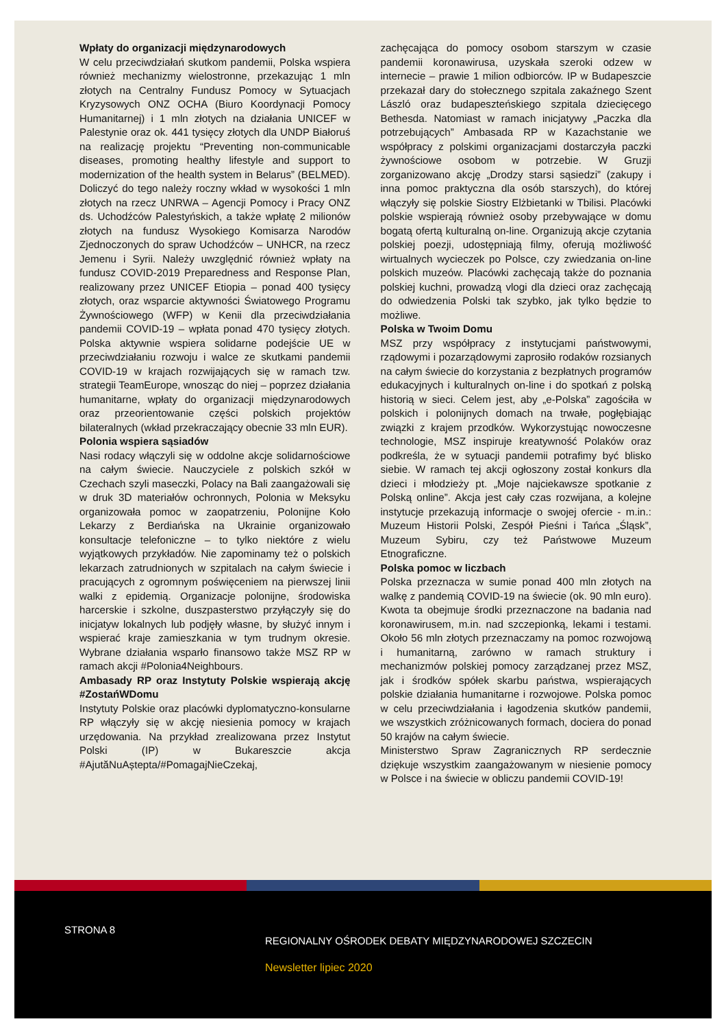Wpłaty do organizacji międzynarodowych
W celu przeciwdziałań skutkom pandemii, Polska wspiera również mechanizmy wielostronne, przekazując 1 mln złotych na Centralny Fundusz Pomocy w Sytuacjach Kryzysowych ONZ OCHA (Biuro Koordynacji Pomocy Humanitarnej) i 1 mln złotych na działania UNICEF w Palestynie oraz ok. 441 tysięcy złotych dla UNDP Białoruś na realizację projektu “Preventing non-communicable diseases, promoting healthy lifestyle and support to modernization of the health system in Belarus” (BELMED). Doliczyć do tego należy roczny wkład w wysokości 1 mln złotych na rzecz UNRWA – Agencji Pomocy i Pracy ONZ ds. Uchodźców Palestyńskich, a także wpłatę 2 milionów złotych na fundusz Wysokiego Komisarza Narodów Zjednoczonych do spraw Uchodźców – UNHCR, na rzecz Jemenu i Syrii. Należy uwzględnić również wpłaty na fundusz COVID-2019 Preparedness and Response Plan, realizowany przez UNICEF Etiopia – ponad 400 tysięcy złotych, oraz wsparcie aktywności Światowego Programu Żywnościowego (WFP) w Kenii dla przeciwdziałania pandemii COVID-19 – wpłata ponad 470 tysięcy złotych. Polska aktywnie wspiera solidarne podejście UE w przeciwdziałaniu rozwoju i walce ze skutkami pandemii COVID-19 w krajach rozwijających się w ramach tzw. strategii TeamEurope, wnosząc do niej – poprzez działania humanitarne, wpłaty do organizacji międzynarodowych oraz przeorientowanie części polskich projektów bilateralnych (wkład przekraczający obecnie 33 mln EUR).
Polonia wspiera sąsiadów
Nasi rodacy włączyli się w oddolne akcje solidarnościowe na całym świecie. Nauczyciele z polskich szkół w Czechach szyli maseczki, Polacy na Bali zaangażowali się w druk 3D materiałów ochronnych, Polonia w Meksyku organizowała pomoc w zaopatrzeniu, Polonijne Koło Lekarzy z Berdiańska na Ukrainie organizowało konsultacje telefoniczne – to tylko niektóre z wielu wyjątkowych przykładów. Nie zapominamy też o polskich lekarzach zatrudnionych w szpitalach na całym świecie i pracujących z ogromnym poświęceniem na pierwszej linii walki z epidemią. Organizacje polonijne, środowiska harcerskie i szkolne, duszpasterstwo przyłączyły się do inicjatyw lokalnych lub podjęły własne, by służyć innym i wspierać kraje zamieszkania w tym trudnym okresie. Wybrane działania wsparło finansowo także MSZ RP w ramach akcji #Polonia4Neighbours.
Ambasady RP oraz Instytuty Polskie wspierają akcję #ZostańWDomu
Instytuty Polskie oraz placówki dyplomatyczno-konsularne RP włączyły się w akcję niesienia pomocy w krajach urzędowania. Na przykład zrealizowana przez Instytut Polski (IP) w Bukareszcie akcja #AjutăNuAștepta/#PomagajNieCzekaj,
zachęcająca do pomocy osobom starszym w czasie pandemii koronawirusa, uzyskała szeroki odzew w internecie – prawie 1 milion odbiorców. IP w Budapeszcie przekazał dary do stołecznego szpitala zakaźnego Szent László oraz budapeszteńskiego szpitala dziecięcego Bethesda. Natomiast w ramach inicjatywy „Paczka dla potrzebujących” Ambasada RP w Kazachstanie we współpracy z polskimi organizacjami dostarczyła paczki żywnościowe osobom w potrzebie. W Gruzji zorganizowano akcję „Drodzy starsi sąsiedzi” (zakupy i inna pomoc praktyczna dla osób starszych), do której włączyły się polskie Siostry Elżbietanki w Tbilisi. Placówki polskie wspierają również osoby przebywające w domu bogatą ofertą kulturalną on-line. Organizują akcje czytania polskiej poezji, udostępniają filmy, oferują możliwość wirtualnych wycieczek po Polsce, czy zwiedzania on-line polskich muzeów. Placówki zachęcają także do poznania polskiej kuchni, prowadzą vlogi dla dzieci oraz zachęcają do odwiedzenia Polski tak szybko, jak tylko będzie to możliwe.
Polska w Twoim Domu
MSZ przy współpracy z instytucjami państwowymi, rządowymi i pozarządowymi zaprosiło rodaków rozsianych na całym świecie do korzystania z bezpłatnych programów edukacyjnych i kulturalnych on-line i do spotkań z polską historią w sieci. Celem jest, aby „e-Polska” zagościła w polskich i polonijnych domach na trwałe, pogłębiając związki z krajem przodków. Wykorzystując nowoczesne technologie, MSZ inspiruje kreatywność Polaków oraz podkreśla, że w sytuacji pandemii potrafimy być blisko siebie. W ramach tej akcji ogłoszony został konkurs dla dzieci i młodzieży pt. „Moje najciekawsze spotkanie z Polską online”. Akcja jest cały czas rozwijana, a kolejne instytucje przekazują informacje o swojej ofercie - m.in.: Muzeum Historii Polski, Zespół Pieśni i Tańca „Śląsk”, Muzeum Sybiru, czy też Państwowe Muzeum Etnograficzne.
Polska pomoc w liczbach
Polska przeznacza w sumie ponad 400 mln złotych na walkę z pandemią COVID-19 na świecie (ok. 90 mln euro). Kwota ta obejmuje środki przeznaczone na badania nad koronawirusem, m.in. nad szczepionką, lekami i testami. Około 56 mln złotych przeznaczamy na pomoc rozwojową i humanitarną, zarówno w ramach struktury i mechanizmów polskiej pomocy zarządzanej przez MSZ, jak i środków spółek skarbu państwa, wspierających polskie działania humanitarne i rozwojowe. Polska pomoc w celu przeciwdziałania i łagodzenia skutków pandemii, we wszystkich zróżnicowanych formach, dociera do ponad 50 krajów na całym świecie.
Ministerstwo Spraw Zagranicznych RP serdecznie dziękuje wszystkim zaangażowanym w niesienie pomocy w Polsce i na świecie w obliczu pandemii COVID-19!
STRONA 8
REGIONALNY OŚRODEK DEBATY MIĘDZYNARODOWEJ SZCZECIN
Newsletter lipiec 2020